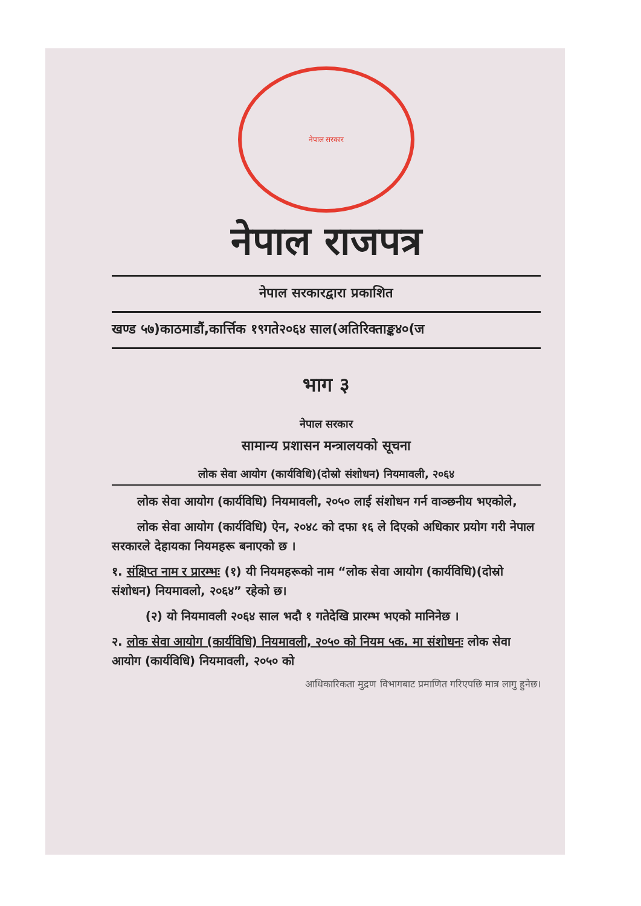नेपाल सरकार
नेपाल राजपत्र
नेपाल सरकारद्वारा प्रकाशित
खण्ड ५७)काठमाडौं,कार्त्तिक १९गते२०६४ साल(अतिरिक्ताङ्क४०(ज
भाग ३
नेपाल सरकार
सामान्य प्रशासन मन्त्रालयको सूचना
लोक सेवा आयोग (कार्यविधि)(दोस्रो संशोधन) नियमावली, २०६४
लोक सेवा आयोग (कार्यविधि) नियमावली, २०५० लाई संशोधन गर्न वाञ्छनीय भएकोले,
लोक सेवा आयोग (कार्यविधि) ऐन, २०४८ को दफा १६ ले दिएको अधिकार प्रयोग गरी नेपाल सरकारले देहायका नियमहरू बनाएको छ ।
१. संक्षिप्त नाम र प्रारम्भः (१) यी नियमहरूको नाम “लोक सेवा आयोग (कार्यविधि)(दोस्रो संशोधन) नियमावलो, २०६४” रहेको छ।
(२) यो नियमावली २०६४ साल भदौ १ गतेदेखि प्रारम्भ भएको मानिनेछ ।
२. लोक सेवा आयोग (कार्यविधि) नियमावली, २०५० को नियम ५क. मा संशोधनः लोक सेवा आयोग (कार्यविधि) नियमावली, २०५० को
आधिकारिकता मुद्रण विभागबाट प्रमाणित गरिएपछि मात्र लागु हुनेछ।